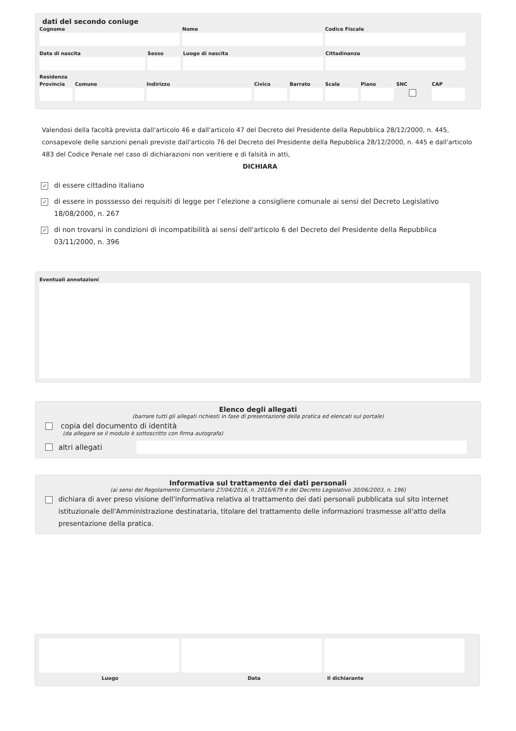dati del secondo coniuge
Cognome Nome Codice Fiscale
Data di nascita Sesso Luogo di nascita Cittadinanza
Residenza
Provincia
Comune Indirizzo Civico Barrato Scala Piano SNC CAP
Valendosi della facoltà prevista dall'articolo 46 e dall'articolo 47 del Decreto del Presidente della Repubblica 28/12/2000, n. 445, consapevole delle sanzioni penali previste dall'articolo 76 del Decreto del Presidente della Repubblica 28/12/2000, n. 445 e dall'articolo 483 del Codice Penale nel caso di dichiarazioni non veritiere e di falsità in atti,
DICHIARA
✓ di essere cittadino italiano
✓ di essere in posssesso dei requisiti di legge per l’elezione a consigliere comunale ai sensi del Decreto Legislativo 18/08/2000, n. 267
✓ di non trovarsi in condizioni di incompatibilità ai sensi dell'articolo 6 del Decreto del Presidente della Repubblica 03/11/2000, n. 396
Eventuali annotazioni
Elenco degli allegati
(barrare tutti gli allegati richiesti in fase di presentazione della pratica ed elencati sul portale)
copia del documento di identità
(da allegare se il modulo è sottoscritto con firma autografa)
altri allegati
Informativa sul trattamento dei dati personali
(ai sensi del Regolamento Comunitario 27/04/2016, n. 2016/679 e del Decreto Legislativo 30/06/2003, n. 196)
dichiara di aver preso visione dell'informativa relativa al trattamento dei dati personali pubblicata sul sito internet istituzionale dell'Amministrazione destinataria, titolare del trattamento delle informazioni trasmesse all'atto della presentazione della pratica.
Luogo Data Il dichiarante